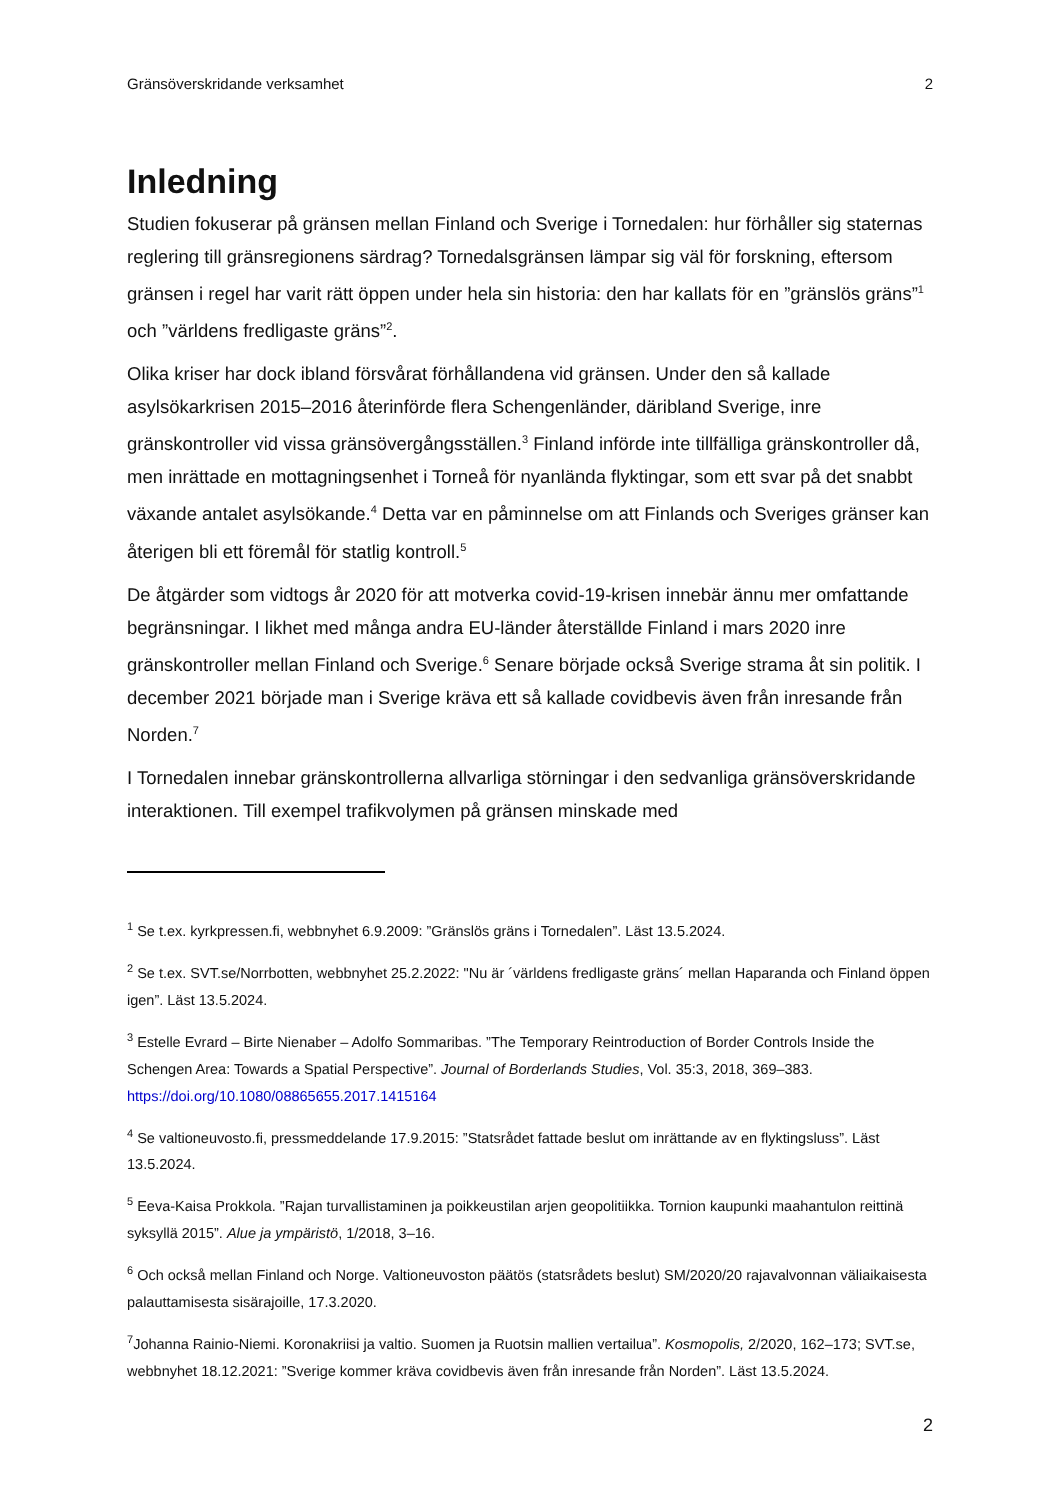Gränsöverskridande verksamhet 2
Inledning
Studien fokuserar på gränsen mellan Finland och Sverige i Tornedalen: hur förhåller sig staternas reglering till gränsregionens särdrag? Tornedalsgränsen lämpar sig väl för forskning, eftersom gränsen i regel har varit rätt öppen under hela sin historia: den har kallats för en ”gränslös gräns”<sup>1</sup> och ”världens fredligaste gräns”<sup>2</sup>.
Olika kriser har dock ibland försvårat förhållandena vid gränsen. Under den så kallade asylsökarkrisen 2015–2016 återinförde flera Schengenländer, däribland Sverige, inre gränskontroller vid vissa gränsövergångsställen.<sup>3</sup> Finland införde inte tillfälliga gränskontroller då, men inrättade en mottagningsenhet i Torneå för nyanlända flyktingar, som ett svar på det snabbt växande antalet asylsökande.<sup>4</sup> Detta var en påminnelse om att Finlands och Sveriges gränser kan återigen bli ett föremål för statlig kontroll.<sup>5</sup>
De åtgärder som vidtogs år 2020 för att motverka covid-19-krisen innebär ännu mer omfattande begränsningar. I likhet med många andra EU-länder återställde Finland i mars 2020 inre gränskontroller mellan Finland och Sverige.<sup>6</sup> Senare började också Sverige strama åt sin politik. I december 2021 började man i Sverige kräva ett så kallade covidbevis även från inresande från Norden.<sup>7</sup>
I Tornedalen innebar gränskontrollerna allvarliga störningar i den sedvanliga gränsöverskridande interaktionen. Till exempel trafikvolymen på gränsen minskade med
<sup>1</sup> Se t.ex. kyrkpressen.fi, webbnyhet 6.9.2009: ”Gränslös gräns i Tornedalen”. Läst 13.5.2024.
<sup>2</sup> Se t.ex. SVT.se/Norrbotten, webbnyhet 25.2.2022: "Nu är ´världens fredligaste gräns´ mellan Haparanda och Finland öppen igen”. Läst 13.5.2024.
<sup>3</sup> Estelle Evrard – Birte Nienaber – Adolfo Sommaribas. ”The Temporary Reintroduction of Border Controls Inside the Schengen Area: Towards a Spatial Perspective”. Journal of Borderlands Studies, Vol. 35:3, 2018, 369–383. https://doi.org/10.1080/08865655.2017.1415164
<sup>4</sup> Se valtioneuvosto.fi, pressmeddelande 17.9.2015: ”Statsrådet fattade beslut om inrättande av en flyktingsluss”. Läst 13.5.2024.
<sup>5</sup> Eeva-Kaisa Prokkola. ”Rajan turvallistaminen ja poikkeustilan arjen geopolitiikka. Tornion kaupunki maahantulon reittinä syksyllä 2015”. Alue ja ympäristö, 1/2018, 3–16.
<sup>6</sup> Och också mellan Finland och Norge. Valtioneuvoston päätös (statsrådets beslut) SM/2020/20 rajavalvonnan väliaikaisesta palauttamisesta sisärajoille, 17.3.2020.
<sup>7</sup> Johanna Rainio-Niemi. Koronakriisi ja valtio. Suomen ja Ruotsin mallien vertailua”. Kosmopolis, 2/2020, 162–173; SVT.se, webbnyhet 18.12.2021: ”Sverige kommer kräva covidbevis även från inresande från Norden”. Läst 13.5.2024.
2